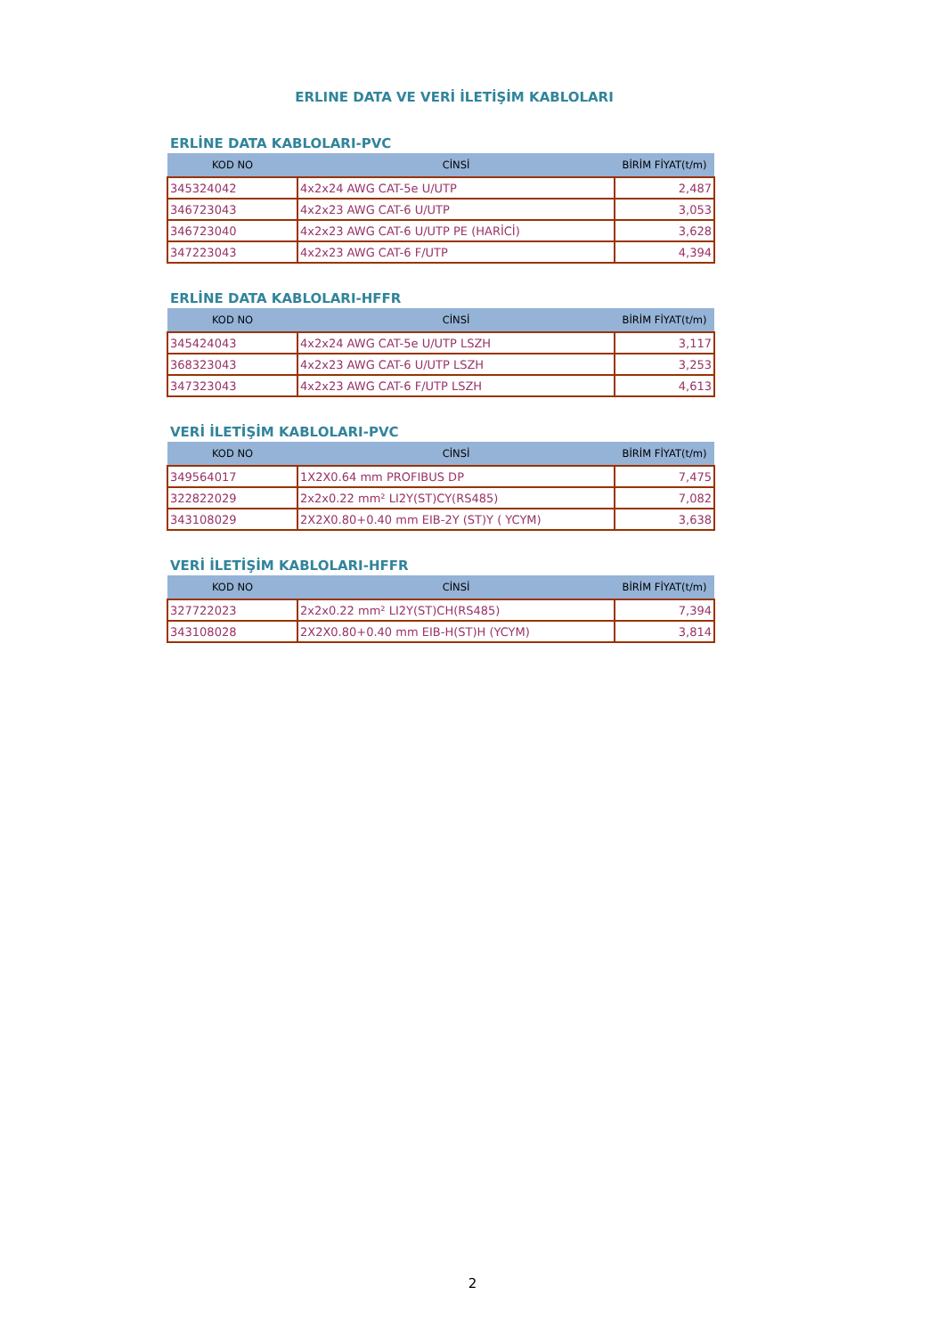ERLINE DATA VE VERİ İLETİŞİM KABLOLARI
ERLİNE DATA KABLOLARI-PVC
| KOD NO | CİNSİ | BİRİM FİYAT(t/m) |
| --- | --- | --- |
| 345324042 | 4x2x24 AWG CAT-5e U/UTP | 2,487 |
| 346723043 | 4x2x23 AWG CAT-6 U/UTP | 3,053 |
| 346723040 | 4x2x23 AWG CAT-6 U/UTP PE (HARİCİ) | 3,628 |
| 347223043 | 4x2x23 AWG CAT-6 F/UTP | 4,394 |
ERLİNE DATA KABLOLARI-HFFR
| KOD NO | CİNSİ | BİRİM FİYAT(t/m) |
| --- | --- | --- |
| 345424043 | 4x2x24 AWG CAT-5e U/UTP LSZH | 3,117 |
| 368323043 | 4x2x23 AWG CAT-6 U/UTP LSZH | 3,253 |
| 347323043 | 4x2x23 AWG CAT-6 F/UTP LSZH | 4,613 |
VERİ İLETİŞİM KABLOLARI-PVC
| KOD NO | CİNSİ | BİRİM FİYAT(t/m) |
| --- | --- | --- |
| 349564017 | 1X2X0.64 mm PROFIBUS DP | 7,475 |
| 322822029 | 2x2x0.22 mm² LI2Y(ST)CY(RS485) | 7,082 |
| 343108029 | 2X2X0.80+0.40 mm EIB-2Y (ST)Y ( YCYM) | 3,638 |
VERİ İLETİŞİM KABLOLARI-HFFR
| KOD NO | CİNSİ | BİRİM FİYAT(t/m) |
| --- | --- | --- |
| 327722023 | 2x2x0.22 mm² LI2Y(ST)CH(RS485) | 7,394 |
| 343108028 | 2X2X0.80+0.40 mm EIB-H(ST)H (YCYM) | 3,814 |
2